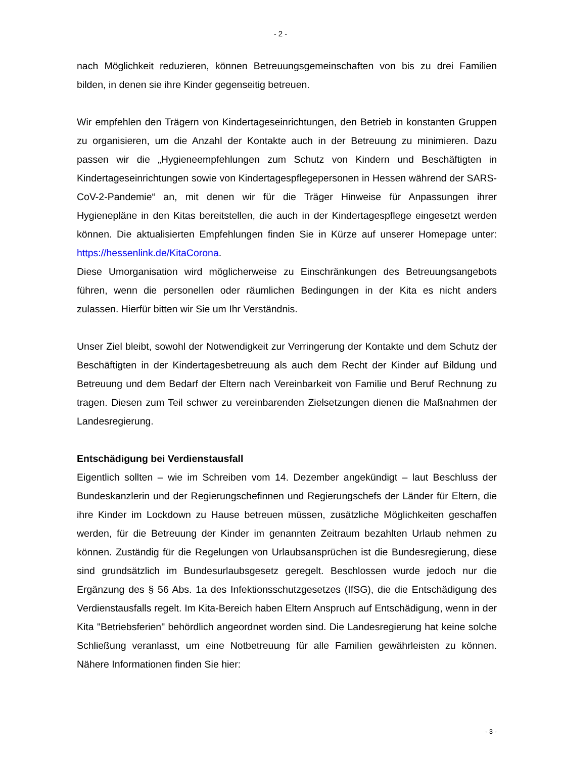- 2 -
nach Möglichkeit reduzieren, können Betreuungsgemeinschaften von bis zu drei Familien bilden, in denen sie ihre Kinder gegenseitig betreuen.
Wir empfehlen den Trägern von Kindertageseinrichtungen, den Betrieb in konstanten Gruppen zu organisieren, um die Anzahl der Kontakte auch in der Betreuung zu minimieren. Dazu passen wir die „Hygieneempfehlungen zum Schutz von Kindern und Beschäftigten in Kindertageseinrichtungen sowie von Kindertagespflegepersonen in Hessen während der SARS-CoV-2-Pandemie“ an, mit denen wir für die Träger Hinweise für Anpassungen ihrer Hygienepläne in den Kitas bereitstellen, die auch in der Kindertagespflege eingesetzt werden können. Die aktualisierten Empfehlungen finden Sie in Kürze auf unserer Homepage unter: https://hessenlink.de/KitaCorona.
Diese Umorganisation wird möglicherweise zu Einschränkungen des Betreuungsangebots führen, wenn die personellen oder räumlichen Bedingungen in der Kita es nicht anders zulassen. Hierfür bitten wir Sie um Ihr Verständnis.
Unser Ziel bleibt, sowohl der Notwendigkeit zur Verringerung der Kontakte und dem Schutz der Beschäftigten in der Kindertagesbetreuung als auch dem Recht der Kinder auf Bildung und Betreuung und dem Bedarf der Eltern nach Vereinbarkeit von Familie und Beruf Rechnung zu tragen. Diesen zum Teil schwer zu vereinbarenden Zielsetzungen dienen die Maßnahmen der Landesregierung.
Entschädigung bei Verdienstausfall
Eigentlich sollten – wie im Schreiben vom 14. Dezember angekündigt – laut Beschluss der Bundeskanzlerin und der Regierungschefinnen und Regierungschefs der Länder für Eltern, die ihre Kinder im Lockdown zu Hause betreuen müssen, zusätzliche Möglichkeiten geschaffen werden, für die Betreuung der Kinder im genannten Zeitraum bezahlten Urlaub nehmen zu können. Zuständig für die Regelungen von Urlaubsansprüchen ist die Bundesregierung, diese sind grundsätzlich im Bundesurlaubsgesetz geregelt. Beschlossen wurde jedoch nur die Ergänzung des § 56 Abs. 1a des Infektionsschutzgesetzes (IfSG), die die Entschädigung des Verdienstausfalls regelt. Im Kita-Bereich haben Eltern Anspruch auf Entschädigung, wenn in der Kita "Betriebsferien" behördlich angeordnet worden sind. Die Landesregierung hat keine solche Schließung veranlasst, um eine Notbetreuung für alle Familien gewährleisten zu können. Nähere Informationen finden Sie hier:
- 3 -